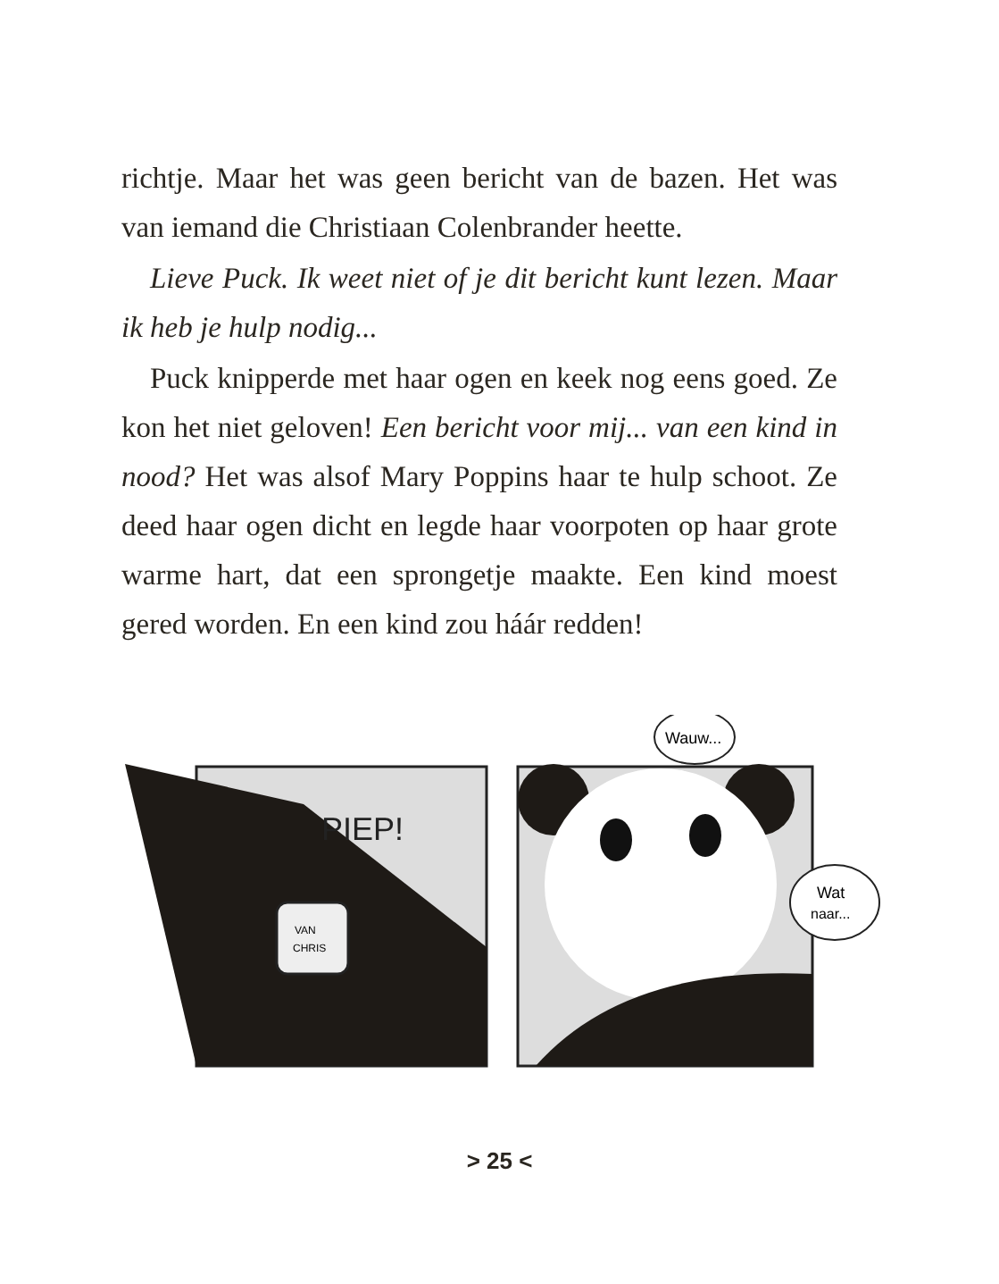richtje. Maar het was geen bericht van de bazen. Het was van iemand die Christiaan Colenbrander heette.
Lieve Puck. Ik weet niet of je dit bericht kunt lezen. Maar ik heb je hulp nodig...
Puck knipperde met haar ogen en keek nog eens goed. Ze kon het niet geloven! Een bericht voor mij... van een kind in nood? Het was alsof Mary Poppins haar te hulp schoot. Ze deed haar ogen dicht en legde haar voorpoten op haar grote warme hart, dat een sprongetje maakte. Een kind moest gered worden. En een kind zou háár redden!
PIEP!
VAN
CHRIS
Wauw...
Wat
naar...
> 25 <